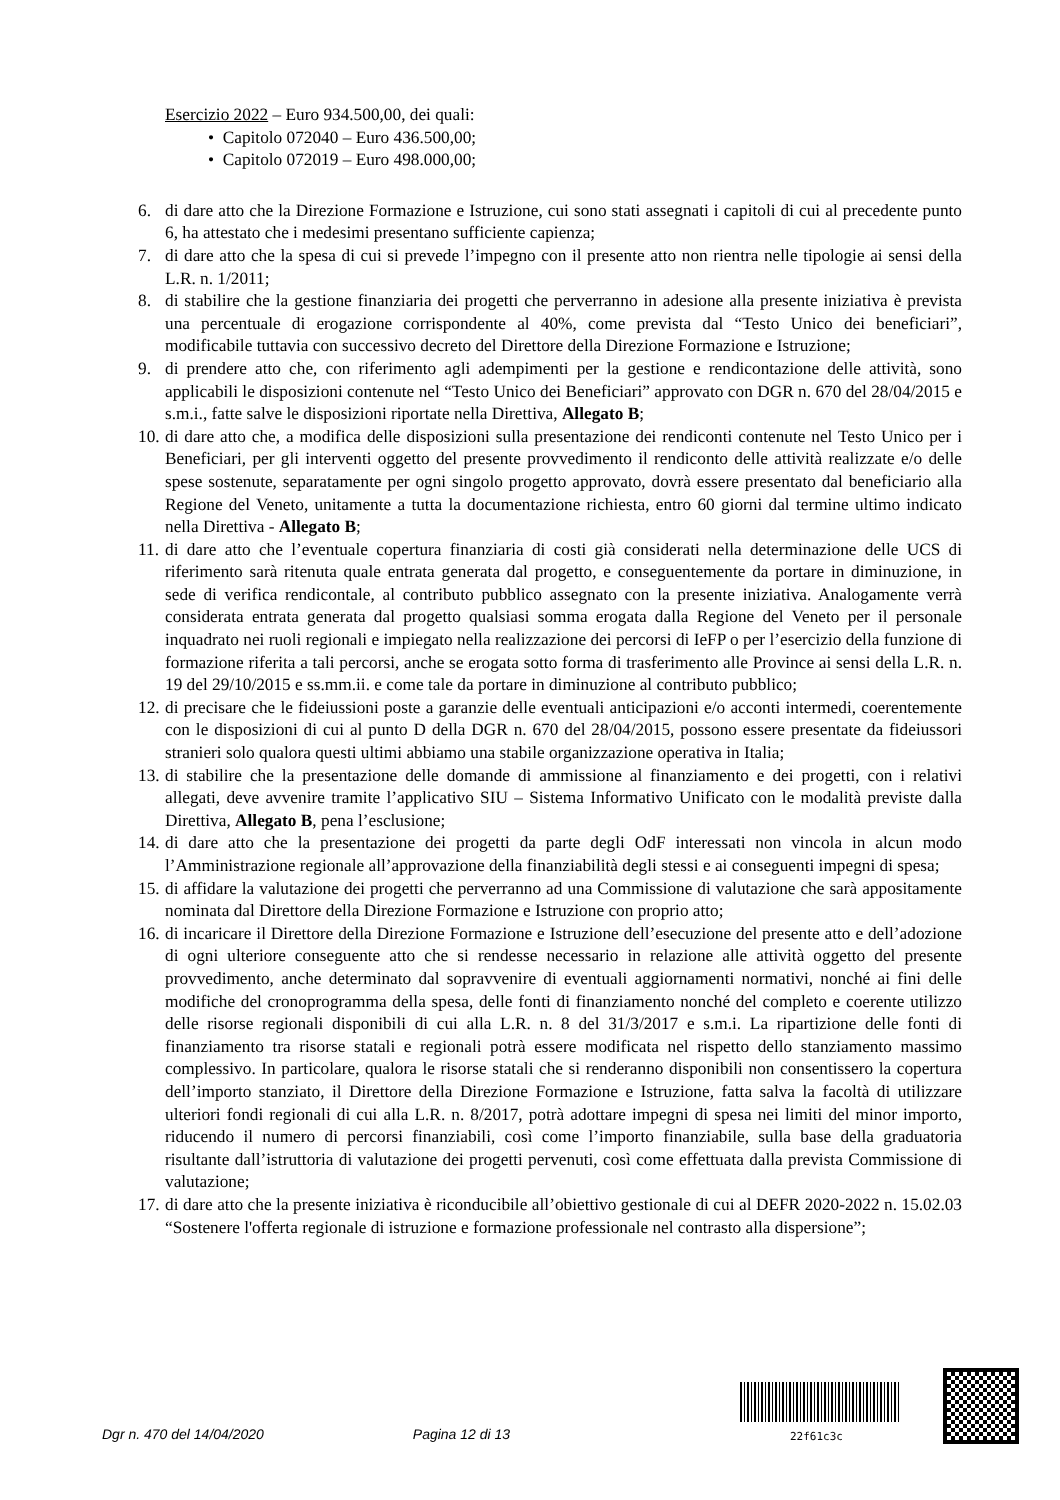Esercizio 2022 – Euro 934.500,00, dei quali:
• Capitolo 072040 – Euro 436.500,00;
• Capitolo 072019 – Euro 498.000,00;
6. di dare atto che la Direzione Formazione e Istruzione, cui sono stati assegnati i capitoli di cui al precedente punto 6, ha attestato che i medesimi presentano sufficiente capienza;
7. di dare atto che la spesa di cui si prevede l’impegno con il presente atto non rientra nelle tipologie ai sensi della L.R. n. 1/2011;
8. di stabilire che la gestione finanziaria dei progetti che perverranno in adesione alla presente iniziativa è prevista una percentuale di erogazione corrispondente al 40%, come prevista dal “Testo Unico dei beneficiari”, modificabile tuttavia con successivo decreto del Direttore della Direzione Formazione e Istruzione;
9. di prendere atto che, con riferimento agli adempimenti per la gestione e rendicontazione delle attività, sono applicabili le disposizioni contenute nel “Testo Unico dei Beneficiari” approvato con DGR n. 670 del 28/04/2015 e s.m.i., fatte salve le disposizioni riportate nella Direttiva, Allegato B;
10. di dare atto che, a modifica delle disposizioni sulla presentazione dei rendiconti contenute nel Testo Unico per i Beneficiari, per gli interventi oggetto del presente provvedimento il rendiconto delle attività realizzate e/o delle spese sostenute, separatamente per ogni singolo progetto approvato, dovrà essere presentato dal beneficiario alla Regione del Veneto, unitamente a tutta la documentazione richiesta, entro 60 giorni dal termine ultimo indicato nella Direttiva - Allegato B;
11. di dare atto che l’eventuale copertura finanziaria di costi già considerati nella determinazione delle UCS di riferimento sarà ritenuta quale entrata generata dal progetto, e conseguentemente da portare in diminuzione, in sede di verifica rendicontale, al contributo pubblico assegnato con la presente iniziativa. Analogamente verrà considerata entrata generata dal progetto qualsiasi somma erogata dalla Regione del Veneto per il personale inquadrato nei ruoli regionali e impiegato nella realizzazione dei percorsi di IeFP o per l’esercizio della funzione di formazione riferita a tali percorsi, anche se erogata sotto forma di trasferimento alle Province ai sensi della L.R. n. 19 del 29/10/2015 e ss.mm.ii. e come tale da portare in diminuzione al contributo pubblico;
12. di precisare che le fideiussioni poste a garanzie delle eventuali anticipazioni e/o acconti intermedi, coerentemente con le disposizioni di cui al punto D della DGR n. 670 del 28/04/2015, possono essere presentate da fideiussori stranieri solo qualora questi ultimi abbiamo una stabile organizzazione operativa in Italia;
13. di stabilire che la presentazione delle domande di ammissione al finanziamento e dei progetti, con i relativi allegati, deve avvenire tramite l’applicativo SIU – Sistema Informativo Unificato con le modalità previste dalla Direttiva, Allegato B, pena l’esclusione;
14. di dare atto che la presentazione dei progetti da parte degli OdF interessati non vincola in alcun modo l’Amministrazione regionale all’approvazione della finanziabilità degli stessi e ai conseguenti impegni di spesa;
15. di affidare la valutazione dei progetti che perverranno ad una Commissione di valutazione che sarà appositamente nominata dal Direttore della Direzione Formazione e Istruzione con proprio atto;
16. di incaricare il Direttore della Direzione Formazione e Istruzione dell’esecuzione del presente atto e dell’adozione di ogni ulteriore conseguente atto che si rendesse necessario in relazione alle attività oggetto del presente provvedimento, anche determinato dal sopravvenire di eventuali aggiornamenti normativi, nonché ai fini delle modifiche del cronoprogramma della spesa, delle fonti di finanziamento nonché del completo e coerente utilizzo delle risorse regionali disponibili di cui alla L.R. n. 8 del 31/3/2017 e s.m.i. La ripartizione delle fonti di finanziamento tra risorse statali e regionali potrà essere modificata nel rispetto dello stanziamento massimo complessivo. In particolare, qualora le risorse statali che si renderanno disponibili non consentissero la copertura dell’importo stanziato, il Direttore della Direzione Formazione e Istruzione, fatta salva la facoltà di utilizzare ulteriori fondi regionali di cui alla L.R. n. 8/2017, potrà adottare impegni di spesa nei limiti del minor importo, riducendo il numero di percorsi finanziabili, così come l’importo finanziabile, sulla base della graduatoria risultante dall’istruttoria di valutazione dei progetti pervenuti, così come effettuata dalla prevista Commissione di valutazione;
17. di dare atto che la presente iniziativa è riconducibile all’obiettivo gestionale di cui al DEFR 2020-2022 n. 15.02.03 “Sostenere l'offerta regionale di istruzione e formazione professionale nel contrasto alla dispersione”;
Dgr n. 470 del 14/04/2020 Pagina 12 di 13
22f61c3c